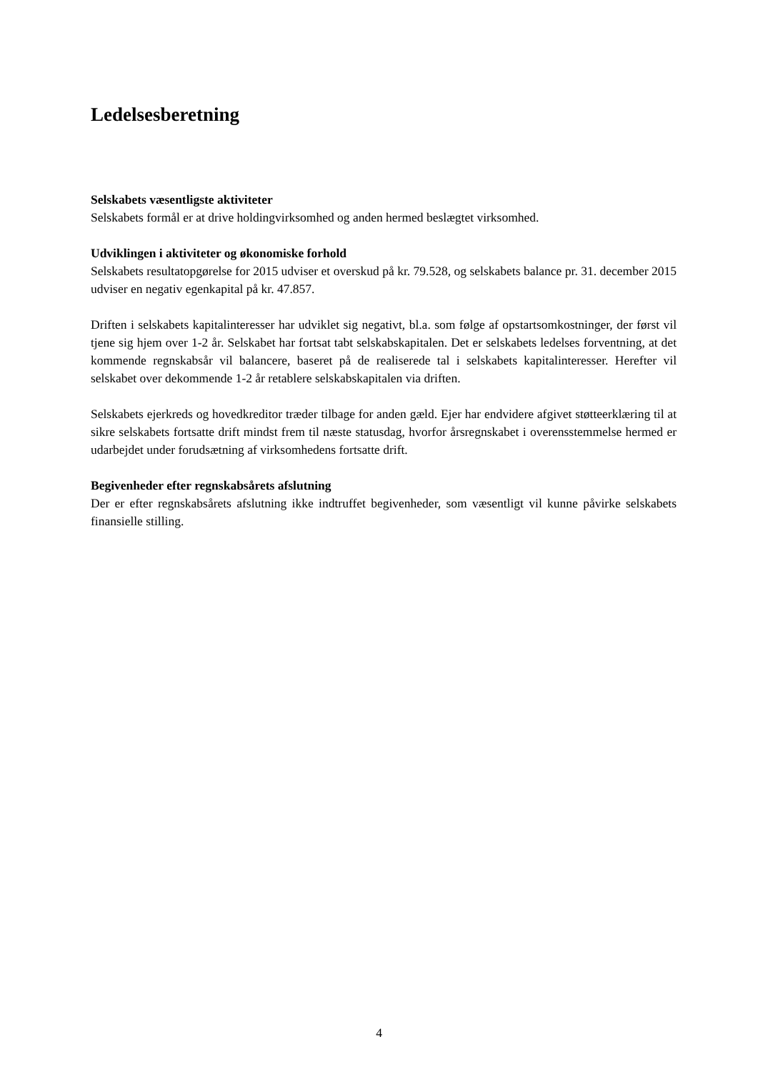Ledelsesberetning
Selskabets væsentligste aktiviteter
Selskabets formål er at drive holdingvirksomhed og anden hermed beslægtet virksomhed.
Udviklingen i aktiviteter og økonomiske forhold
Selskabets resultatopgørelse for 2015 udviser et overskud på kr. 79.528, og selskabets balance pr. 31. december 2015 udviser en negativ egenkapital på kr. 47.857.
Driften i selskabets kapitalinteresser har udviklet sig negativt, bl.a. som følge af opstartsomkostninger, der først vil tjene sig hjem over 1-2 år. Selskabet har fortsat tabt selskabskapitalen. Det er selskabets ledelses forventning, at det kommende regnskabsår vil balancere, baseret på de realiserede tal i selskabets kapitalinteresser. Herefter vil selskabet over dekommende 1-2 år retablere selskabskapitalen via driften.
Selskabets ejerkreds og hovedkreditor træder tilbage for anden gæld. Ejer har endvidere afgivet støtteerklæring til at sikre selskabets fortsatte drift mindst frem til næste statusdag, hvorfor årsregnskabet i overensstemmelse hermed er udarbejdet under forudsætning af virksomhedens fortsatte drift.
Begivenheder efter regnskabsårets afslutning
Der er efter regnskabsårets afslutning ikke indtruffet begivenheder, som væsentligt vil kunne påvirke selskabets finansielle stilling.
4